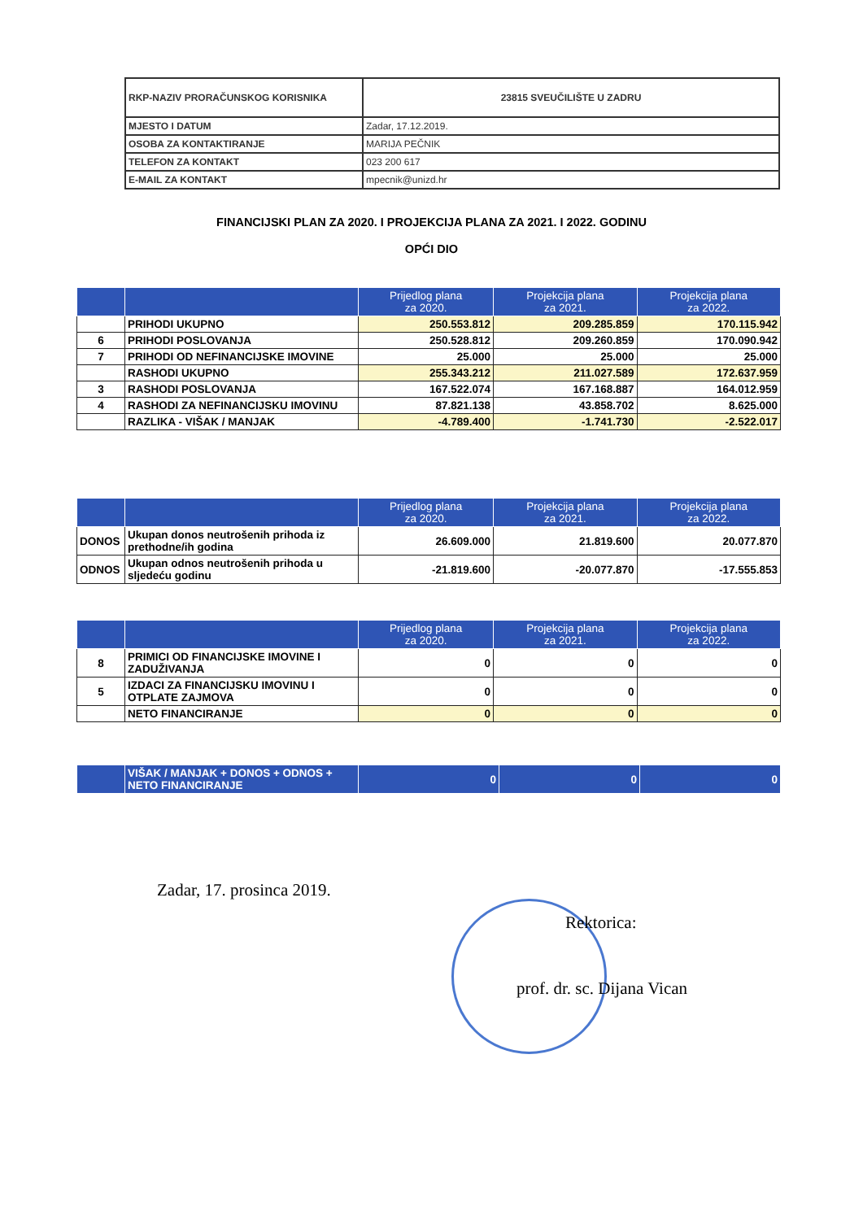| RKP-NAZIV PRORAČUNSKOG KORISNIKA | 23815 SVEUČILIŠTE U ZADRU |
| MJESTO I DATUM | Zadar, 17.12.2019. |
| OSOBA ZA KONTAKTIRANJE | MARIJA PEČNIK |
| TELEFON ZA KONTAKT | 023 200 617 |
| E-MAIL ZA KONTAKT | mpecnik@unizd.hr |
FINANCIJSKI PLAN ZA 2020. I PROJEKCIJA PLANA ZA 2021. I 2022. GODINU
OPĆI DIO
| | | Prijedlog plana za 2020. | Projekcija plana za 2021. | Projekcija plana za 2022. |
| --- | --- | --- | --- | --- |
| | PRIHODI UKUPNO | 250.553.812 | 209.285.859 | 170.115.942 |
| 6 | PRIHODI POSLOVANJA | 250.528.812 | 209.260.859 | 170.090.942 |
| 7 | PRIHODI OD NEFINANCIJSKE IMOVINE | 25.000 | 25.000 | 25.000 |
| | RASHODI UKUPNO | 255.343.212 | 211.027.589 | 172.637.959 |
| 3 | RASHODI POSLOVANJA | 167.522.074 | 167.168.887 | 164.012.959 |
| 4 | RASHODI ZA NEFINANCIJSKU IMOVINU | 87.821.138 | 43.858.702 | 8.625.000 |
| | RAZLIKA - VIŠAK / MANJAK | -4.789.400 | -1.741.730 | -2.522.017 |
| | | Prijedlog plana za 2020. | Projekcija plana za 2021. | Projekcija plana za 2022. |
| --- | --- | --- | --- | --- |
| DONOS | Ukupan donos neutrošenih prihoda iz prethodne/ih godina | 26.609.000 | 21.819.600 | 20.077.870 |
| ODNOS | Ukupan odnos neutrošenih prihoda u sljedeću godinu | -21.819.600 | -20.077.870 | -17.555.853 |
| | | Prijedlog plana za 2020. | Projekcija plana za 2021. | Projekcija plana za 2022. |
| --- | --- | --- | --- | --- |
| 8 | PRIMICI OD FINANCIJSKE IMOVINE I ZADUŽIVANJA | 0 | 0 | 0 |
| 5 | IZDACI ZA FINANCIJSKU IMOVINU I OTPLATE ZAJMOVA | 0 | 0 | 0 |
| | NETO FINANCIRANJE | 0 | 0 | 0 |
| | VIŠAK / MANJAK + DONOS + ODNOS + NETO FINANCIRANJE | 0 | 0 | 0 |
Zadar, 17. prosinca 2019.
Rektorica:
prof. dr. sc. Dijana Vican